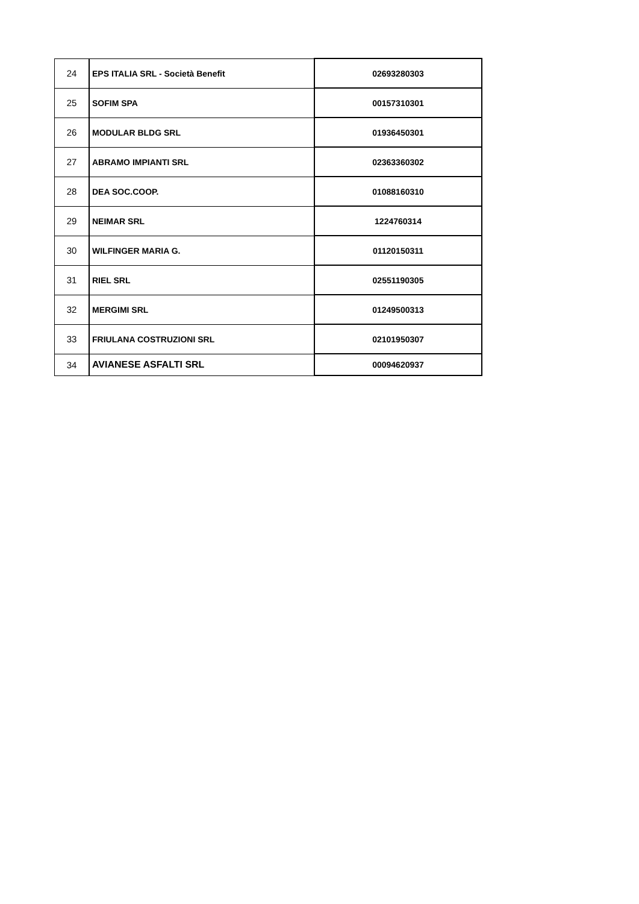| 24 | EPS ITALIA SRL - Società Benefit | 02693280303 |
| 25 | SOFIM SPA | 00157310301 |
| 26 | MODULAR BLDG SRL | 01936450301 |
| 27 | ABRAMO IMPIANTI SRL | 02363360302 |
| 28 | DEA SOC.COOP. | 01088160310 |
| 29 | NEIMAR SRL | 1224760314 |
| 30 | WILFINGER MARIA G. | 01120150311 |
| 31 | RIEL SRL | 02551190305 |
| 32 | MERGIMI SRL | 01249500313 |
| 33 | FRIULANA COSTRUZIONI SRL | 02101950307 |
| 34 | AVIANESE ASFALTI SRL | 00094620937 |